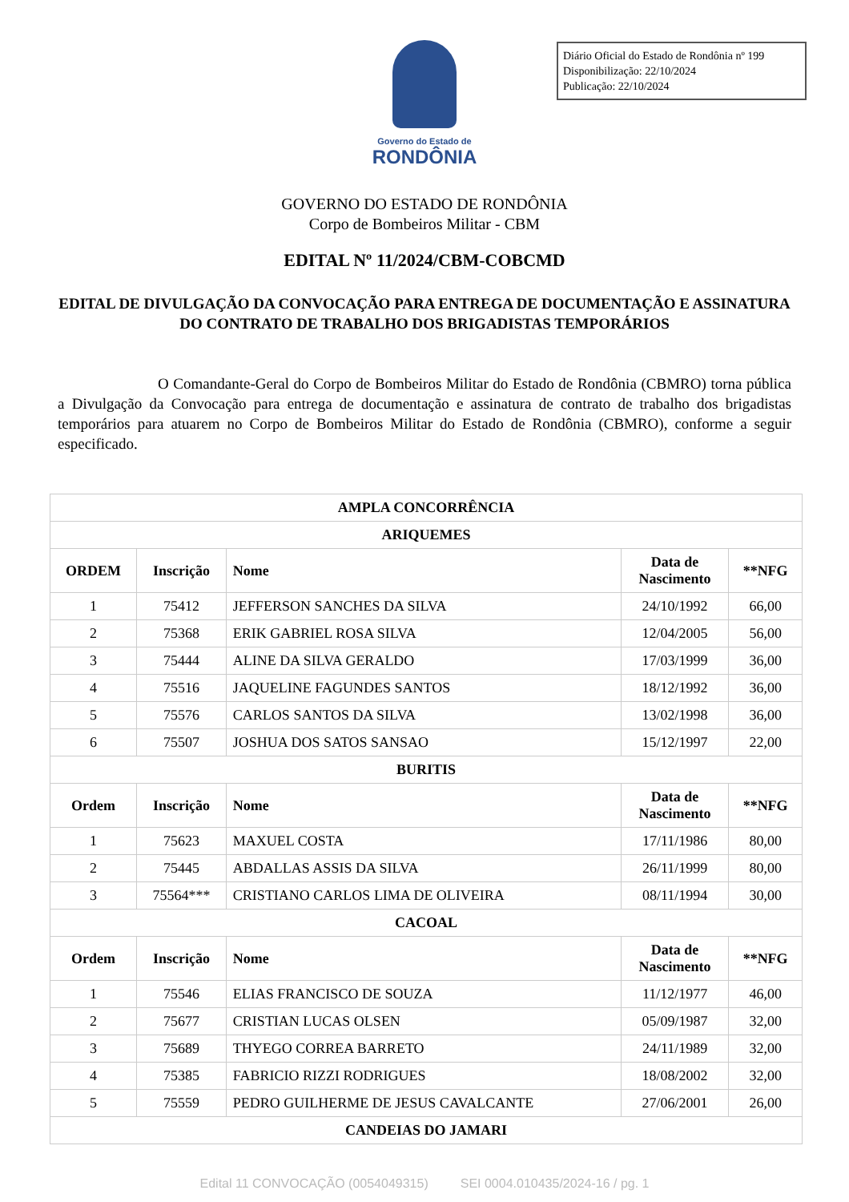Diário Oficial do Estado de Rondônia nº 199
Disponibilização: 22/10/2024
Publicação: 22/10/2024
Governo do Estado de
RONDÔNIA
GOVERNO DO ESTADO DE RONDÔNIA
Corpo de Bombeiros Militar - CBM
EDITAL Nº 11/2024/CBM-COBCMD
EDITAL DE DIVULGAÇÃO DA CONVOCAÇÃO PARA ENTREGA DE DOCUMENTAÇÃO E ASSINATURA DO CONTRATO DE TRABALHO DOS BRIGADISTAS TEMPORÁRIOS
O Comandante-Geral do Corpo de Bombeiros Militar do Estado de Rondônia (CBMRO) torna pública a Divulgação da Convocação para entrega de documentação e assinatura de contrato de trabalho dos brigadistas temporários para atuarem no Corpo de Bombeiros Militar do Estado de Rondônia (CBMRO), conforme a seguir especificado.
| AMPLA CONCORRÊNCIA | | | | |
| --- | --- | --- | --- | --- |
| ARIQUEMES | | | | |
| ORDEM | Inscrição | Nome | Data de Nascimento | **NFG |
| 1 | 75412 | JEFFERSON SANCHES DA SILVA | 24/10/1992 | 66,00 |
| 2 | 75368 | ERIK GABRIEL ROSA SILVA | 12/04/2005 | 56,00 |
| 3 | 75444 | ALINE DA SILVA GERALDO | 17/03/1999 | 36,00 |
| 4 | 75516 | JAQUELINE FAGUNDES SANTOS | 18/12/1992 | 36,00 |
| 5 | 75576 | CARLOS SANTOS DA SILVA | 13/02/1998 | 36,00 |
| 6 | 75507 | JOSHUA DOS SATOS SANSAO | 15/12/1997 | 22,00 |
| BURITIS | | | | |
| Ordem | Inscrição | Nome | Data de Nascimento | **NFG |
| 1 | 75623 | MAXUEL COSTA | 17/11/1986 | 80,00 |
| 2 | 75445 | ABDALLAS ASSIS DA SILVA | 26/11/1999 | 80,00 |
| 3 | 75564*** | CRISTIANO CARLOS LIMA DE OLIVEIRA | 08/11/1994 | 30,00 |
| CACOAL | | | | |
| Ordem | Inscrição | Nome | Data de Nascimento | **NFG |
| 1 | 75546 | ELIAS FRANCISCO DE SOUZA | 11/12/1977 | 46,00 |
| 2 | 75677 | CRISTIAN LUCAS OLSEN | 05/09/1987 | 32,00 |
| 3 | 75689 | THYEGO CORREA BARRETO | 24/11/1989 | 32,00 |
| 4 | 75385 | FABRICIO RIZZI RODRIGUES | 18/08/2002 | 32,00 |
| 5 | 75559 | PEDRO GUILHERME DE JESUS CAVALCANTE | 27/06/2001 | 26,00 |
| CANDEIAS DO JAMARI | | | | |
Edital 11 CONVOCAÇÃO (0054049315) SEI 0004.010435/2024-16 / pg. 1